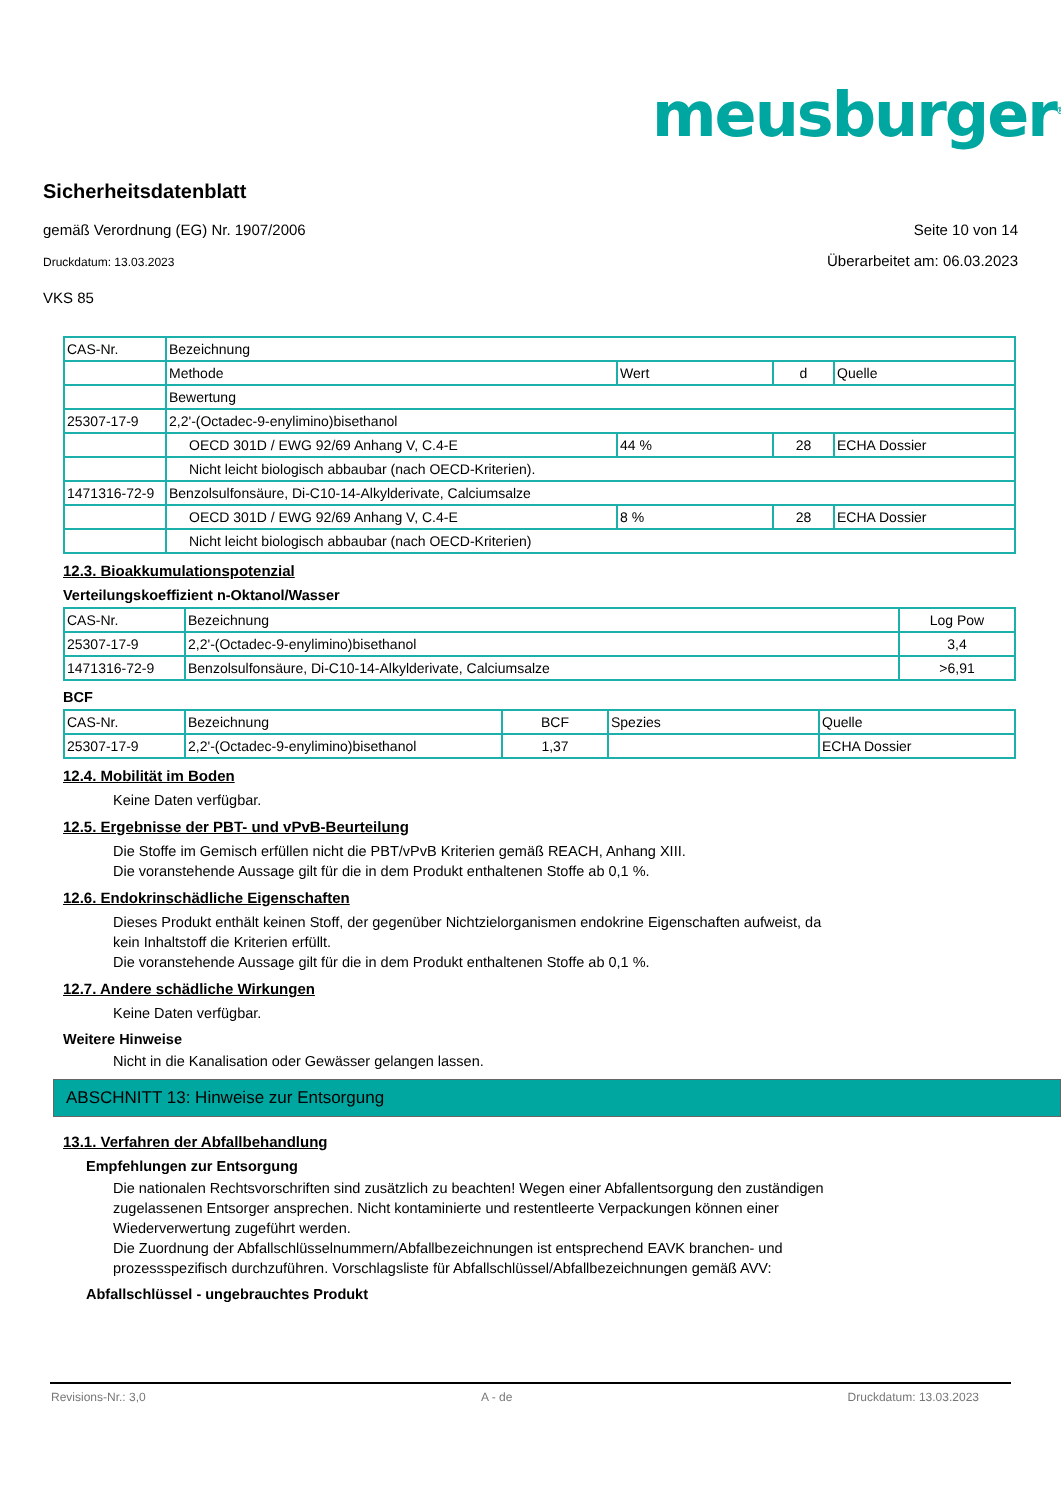meusburger<sup>®</sup>
Sicherheitsdatenblatt
gemäß Verordnung (EG) Nr. 1907/2006 Seite 10 von 14
Druckdatum: 13.03.2023 Überarbeitet am: 06.03.2023
VKS 85
| CAS-Nr. | Bezeichnung | | | |
| --- | --- | --- | --- | --- |
| | Methode | Wert | d | Quelle |
| | Bewertung | | | |
| 25307-17-9 | 2,2'-(Octadec-9-enylimino)bisethanol | | | |
| | OECD 301D / EWG 92/69 Anhang V, C.4-E | 44 % | 28 | ECHA Dossier |
| | Nicht leicht biologisch abbaubar (nach OECD-Kriterien). | | | |
| 1471316-72-9 | Benzolsulfonsäure, Di-C10-14-Alkylderivate, Calciumsalze | | | |
| | OECD 301D / EWG 92/69 Anhang V, C.4-E | 8 % | 28 | ECHA Dossier |
| | Nicht leicht biologisch abbaubar (nach OECD-Kriterien) | | | |
12.3. Bioakkumulationspotenzial
Verteilungskoeffizient n-Oktanol/Wasser
| CAS-Nr. | Bezeichnung | Log Pow |
| --- | --- | --- |
| 25307-17-9 | 2,2'-(Octadec-9-enylimino)bisethanol | 3,4 |
| 1471316-72-9 | Benzolsulfonsäure, Di-C10-14-Alkylderivate, Calciumsalze | >6,91 |
BCF
| CAS-Nr. | Bezeichnung | BCF | Spezies | Quelle |
| --- | --- | --- | --- | --- |
| 25307-17-9 | 2,2'-(Octadec-9-enylimino)bisethanol | 1,37 | | ECHA Dossier |
12.4. Mobilität im Boden
Keine Daten verfügbar.
12.5. Ergebnisse der PBT- und vPvB-Beurteilung
Die Stoffe im Gemisch erfüllen nicht die PBT/vPvB Kriterien gemäß REACH, Anhang XIII.
Die voranstehende Aussage gilt für die in dem Produkt enthaltenen Stoffe ab 0,1 %.
12.6. Endokrinschädliche Eigenschaften
Dieses Produkt enthält keinen Stoff, der gegenüber Nichtzielorganismen endokrine Eigenschaften aufweist, da
kein Inhaltstoff die Kriterien erfüllt.
Die voranstehende Aussage gilt für die in dem Produkt enthaltenen Stoffe ab 0,1 %.
12.7. Andere schädliche Wirkungen
Keine Daten verfügbar.
Weitere Hinweise
Nicht in die Kanalisation oder Gewässer gelangen lassen.
ABSCHNITT 13: Hinweise zur Entsorgung
13.1. Verfahren der Abfallbehandlung
Empfehlungen zur Entsorgung
Die nationalen Rechtsvorschriften sind zusätzlich zu beachten! Wegen einer Abfallentsorgung den zuständigen
zugelassenen Entsorger ansprechen. Nicht kontaminierte und restentleerte Verpackungen können einer
Wiederverwertung zugeführt werden.
Die Zuordnung der Abfallschlüsselnummern/Abfallbezeichnungen ist entsprechend EAVK branchen- und
prozessspezifisch durchzuführen. Vorschlagsliste für Abfallschlüssel/Abfallbezeichnungen gemäß AVV:
Abfallschlüssel - ungebrauchtes Produkt
Revisions-Nr.: 3,0 A - de Druckdatum: 13.03.2023